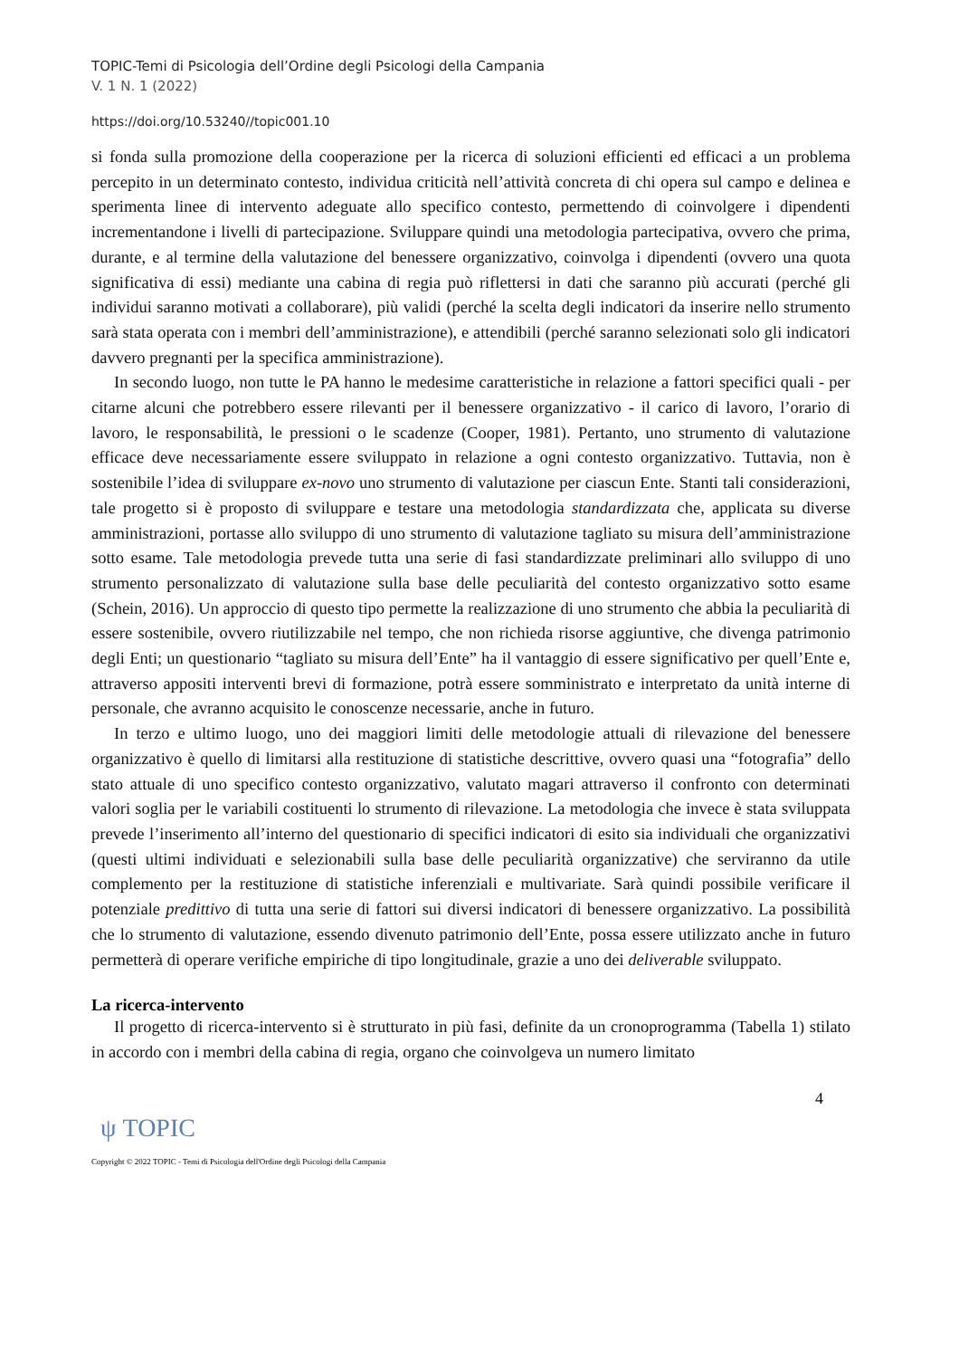TOPIC-Temi di Psicologia dell’Ordine degli Psicologi della Campania
V. 1 N. 1 (2022)
https://doi.org/10.53240//topic001.10
si fonda sulla promozione della cooperazione per la ricerca di soluzioni efficienti ed efficaci a un problema percepito in un determinato contesto, individua criticità nell’attività concreta di chi opera sul campo e delinea e sperimenta linee di intervento adeguate allo specifico contesto, permettendo di coinvolgere i dipendenti incrementandone i livelli di partecipazione. Sviluppare quindi una metodologia partecipativa, ovvero che prima, durante, e al termine della valutazione del benessere organizzativo, coinvolga i dipendenti (ovvero una quota significativa di essi) mediante una cabina di regia può riflettersi in dati che saranno più accurati (perché gli individui saranno motivati a collaborare), più validi (perché la scelta degli indicatori da inserire nello strumento sarà stata operata con i membri dell’amministrazione), e attendibili (perché saranno selezionati solo gli indicatori davvero pregnanti per la specifica amministrazione).
In secondo luogo, non tutte le PA hanno le medesime caratteristiche in relazione a fattori specifici quali - per citarne alcuni che potrebbero essere rilevanti per il benessere organizzativo - il carico di lavoro, l’orario di lavoro, le responsabilità, le pressioni o le scadenze (Cooper, 1981). Pertanto, uno strumento di valutazione efficace deve necessariamente essere sviluppato in relazione a ogni contesto organizzativo. Tuttavia, non è sostenibile l’idea di sviluppare ex-novo uno strumento di valutazione per ciascun Ente. Stanti tali considerazioni, tale progetto si è proposto di sviluppare e testare una metodologia standardizzata che, applicata su diverse amministrazioni, portasse allo sviluppo di uno strumento di valutazione tagliato su misura dell’amministrazione sotto esame. Tale metodologia prevede tutta una serie di fasi standardizzate preliminari allo sviluppo di uno strumento personalizzato di valutazione sulla base delle peculiarità del contesto organizzativo sotto esame (Schein, 2016). Un approccio di questo tipo permette la realizzazione di uno strumento che abbia la peculiarità di essere sostenibile, ovvero riutilizzabile nel tempo, che non richieda risorse aggiuntive, che divenga patrimonio degli Enti; un questionario “tagliato su misura dell’Ente” ha il vantaggio di essere significativo per quell’Ente e, attraverso appositi interventi brevi di formazione, potrà essere somministrato e interpretato da unità interne di personale, che avranno acquisito le conoscenze necessarie, anche in futuro.
In terzo e ultimo luogo, uno dei maggiori limiti delle metodologie attuali di rilevazione del benessere organizzativo è quello di limitarsi alla restituzione di statistiche descrittive, ovvero quasi una “fotografia” dello stato attuale di uno specifico contesto organizzativo, valutato magari attraverso il confronto con determinati valori soglia per le variabili costituenti lo strumento di rilevazione. La metodologia che invece è stata sviluppata prevede l’inserimento all’interno del questionario di specifici indicatori di esito sia individuali che organizzativi (questi ultimi individuati e selezionabili sulla base delle peculiarità organizzative) che serviranno da utile complemento per la restituzione di statistiche inferenziali e multivariate. Sarà quindi possibile verificare il potenziale predittivo di tutta una serie di fattori sui diversi indicatori di benessere organizzativo. La possibilità che lo strumento di valutazione, essendo divenuto patrimonio dell’Ente, possa essere utilizzato anche in futuro permetterà di operare verifiche empiriche di tipo longitudinale, grazie a uno dei deliverable sviluppato.
La ricerca-intervento
Il progetto di ricerca-intervento si è strutturato in più fasi, definite da un cronoprogramma (Tabella 1) stilato in accordo con i membri della cabina di regia, organo che coinvolgeva un numero limitato
4
ψ TOPIC
Copyright © 2022 TOPIC - Temi di Psicologia dell'Ordine degli Psicologi della Campania